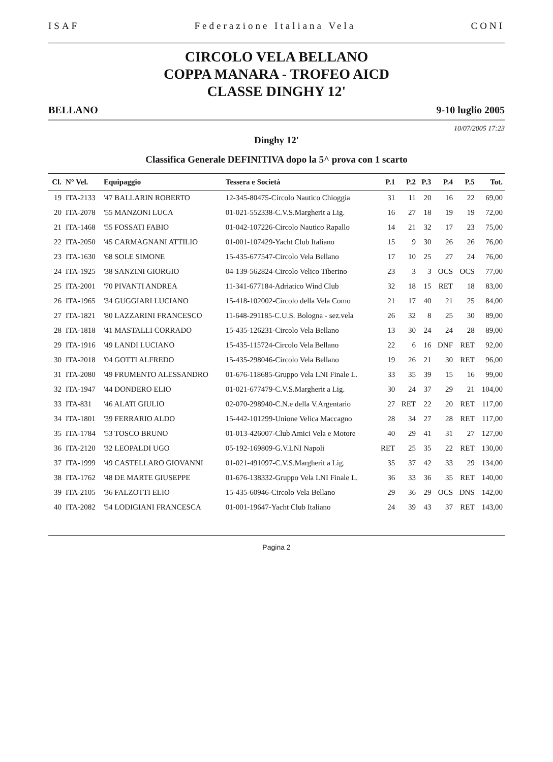ISAF Federazione Italiana Vela CONI
CIRCOLO VELA BELLANO
COPPA MANARA - TROFEO AICD
CLASSE DINGHY 12'
BELLANO 9-10 luglio 2005
10/07/2005 17:23
Dinghy 12'
Classifica Generale DEFINITIVA dopo la 5^ prova con 1 scarto
| Cl. | N° Vel. | Equipaggio | Tessera e Società | P.1 | P.2 | P.3 | P.4 | P.5 | Tot. |
| --- | --- | --- | --- | --- | --- | --- | --- | --- | --- |
| 19 | ITA-2133 | '47 BALLARIN ROBERTO | 12-345-80475-Circolo Nautico Chioggia | 31 | 11 | 20 | 16 | 22 | 69,00 |
| 20 | ITA-2078 | '55 MANZONI LUCA | 01-021-552338-C.V.S.Margherit a Lig. | 16 | 27 | 18 | 19 | 19 | 72,00 |
| 21 | ITA-1468 | '55 FOSSATI FABIO | 01-042-107226-Circolo Nautico Rapallo | 14 | 21 | 32 | 17 | 23 | 75,00 |
| 22 | ITA-2050 | '45 CARMAGNANI ATTILIO | 01-001-107429-Yacht Club Italiano | 15 | 9 | 30 | 26 | 26 | 76,00 |
| 23 | ITA-1630 | '68 SOLE SIMONE | 15-435-677547-Circolo Vela Bellano | 17 | 10 | 25 | 27 | 24 | 76,00 |
| 24 | ITA-1925 | '38 SANZINI GIORGIO | 04-139-562824-Circolo Velico Tiberino | 23 | 3 | 3 | OCS | OCS | 77,00 |
| 25 | ITA-2001 | '70 PIVANTI ANDREA | 11-341-677184-Adriatico Wind Club | 32 | 18 | 15 | RET | 18 | 83,00 |
| 26 | ITA-1965 | '34 GUGGIARI LUCIANO | 15-418-102002-Circolo della Vela Como | 21 | 17 | 40 | 21 | 25 | 84,00 |
| 27 | ITA-1821 | '80 LAZZARINI FRANCESCO | 11-648-291185-C.U.S. Bologna - sez.vela | 26 | 32 | 8 | 25 | 30 | 89,00 |
| 28 | ITA-1818 | '41 MASTALLI CORRADO | 15-435-126231-Circolo Vela Bellano | 13 | 30 | 24 | 24 | 28 | 89,00 |
| 29 | ITA-1916 | '49 LANDI LUCIANO | 15-435-115724-Circolo Vela Bellano | 22 | 6 | 16 | DNF | RET | 92,00 |
| 30 | ITA-2018 | '04 GOTTI ALFREDO | 15-435-298046-Circolo Vela Bellano | 19 | 26 | 21 | 30 | RET | 96,00 |
| 31 | ITA-2080 | '49 FRUMENTO ALESSANDRO | 01-676-118685-Gruppo Vela LNI Finale L. | 33 | 35 | 39 | 15 | 16 | 99,00 |
| 32 | ITA-1947 | '44 DONDERO ELIO | 01-021-677479-C.V.S.Margherit a Lig. | 30 | 24 | 37 | 29 | 21 | 104,00 |
| 33 | ITA-831 | '46 ALATI GIULIO | 02-070-298940-C.N.e della V.Argentario | 27 | RET | 22 | 20 | RET | 117,00 |
| 34 | ITA-1801 | '39 FERRARIO ALDO | 15-442-101299-Unione Velica Maccagno | 28 | 34 | 27 | 28 | RET | 117,00 |
| 35 | ITA-1784 | '53 TOSCO BRUNO | 01-013-426007-Club Amici Vela e Motore | 40 | 29 | 41 | 31 | 27 | 127,00 |
| 36 | ITA-2120 | '32 LEOPALDI UGO | 05-192-169809-G.V.LNI Napoli | RET | 25 | 35 | 22 | RET | 130,00 |
| 37 | ITA-1999 | '49 CASTELLARO GIOVANNI | 01-021-491097-C.V.S.Margherit a Lig. | 35 | 37 | 42 | 33 | 29 | 134,00 |
| 38 | ITA-1762 | '48 DE MARTE GIUSEPPE | 01-676-138332-Gruppo Vela LNI Finale L. | 36 | 33 | 36 | 35 | RET | 140,00 |
| 39 | ITA-2105 | '36 FALZOTTI ELIO | 15-435-60946-Circolo Vela Bellano | 29 | 36 | 29 | OCS | DNS | 142,00 |
| 40 | ITA-2082 | '54 LODIGIANI FRANCESCA | 01-001-19647-Yacht Club Italiano | 24 | 39 | 43 | 37 | RET | 143,00 |
Pagina 2